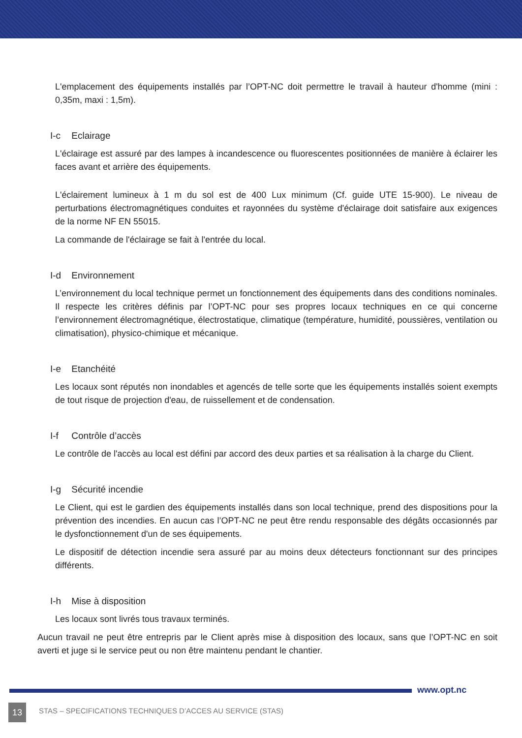L'emplacement des équipements installés par l’OPT-NC doit permettre le travail à hauteur d'homme (mini : 0,35m, maxi : 1,5m).
I-c Eclairage
L'éclairage est assuré par des lampes à incandescence ou fluorescentes positionnées de manière à éclairer les faces avant et arrière des équipements.
L'éclairement lumineux à 1 m du sol est de 400 Lux minimum (Cf. guide UTE 15-900). Le niveau de perturbations électromagnétiques conduites et rayonnées du système d'éclairage doit satisfaire aux exigences de la norme NF EN 55015.
La commande de l'éclairage se fait à l'entrée du local.
I-d Environnement
L’environnement du local technique permet un fonctionnement des équipements dans des conditions nominales. Il respecte les critères définis par l’OPT-NC pour ses propres locaux techniques en ce qui concerne l’environnement électromagnétique, électrostatique, climatique (température, humidité, poussières, ventilation ou climatisation), physico-chimique et mécanique.
I-e Etanchéité
Les locaux sont réputés non inondables et agencés de telle sorte que les équipements installés soient exempts de tout risque de projection d'eau, de ruissellement et de condensation.
I-f Contrôle d’accès
Le contrôle de l'accès au local est défini par accord des deux parties et sa réalisation à la charge du Client.
I-g Sécurité incendie
Le Client, qui est le gardien des équipements installés dans son local technique, prend des dispositions pour la prévention des incendies. En aucun cas l’OPT-NC ne peut être rendu responsable des dégâts occasionnés par le dysfonctionnement d'un de ses équipements.
Le dispositif de détection incendie sera assuré par au moins deux détecteurs fonctionnant sur des principes différents.
I-h Mise à disposition
Les locaux sont livrés tous travaux terminés.
Aucun travail ne peut être entrepris par le Client après mise à disposition des locaux, sans que l’OPT-NC en soit averti et juge si le service peut ou non être maintenu pendant le chantier.
www.opt.nc
13
STAS – SPECIFICATIONS TECHNIQUES D’ACCES AU SERVICE (STAS)